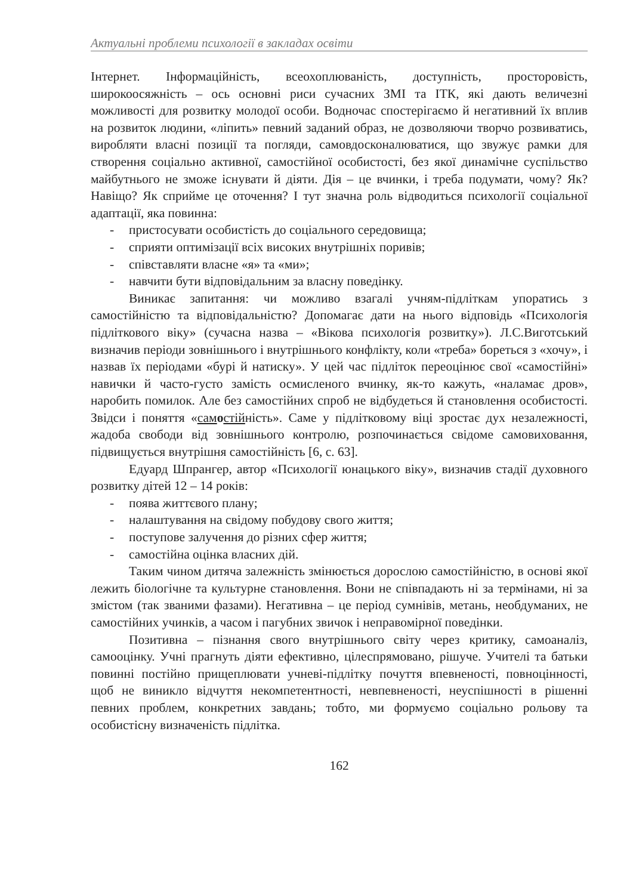Актуальні проблеми психології в закладах освіти
Інтернет. Інформаційність, всеохоплюваність, доступність, просторовість, широкоосяжність – ось основні риси сучасних ЗМІ та ІТК, які дають величезні можливості для розвитку молодої особи. Водночас спостерігаємо й негативний їх вплив на розвиток людини, «ліпить» певний заданий образ, не дозволяючи творчо розвиватись, виробляти власні позиції та погляди, самовдосконалюватися, що звужує рамки для створення соціально активної, самостійної особистості, без якої динамічне суспільство майбутнього не зможе існувати й діяти. Дія – це вчинки, і треба подумати, чому? Як? Навіщо? Як сприйме це оточення? І тут значна роль відводиться психології соціальної адаптації, яка повинна:
- пристосувати особистість до соціального середовища;
- сприяти оптимізації всіх високих внутрішніх поривів;
- співставляти власне «я» та «ми»;
- навчити бути відповідальним за власну поведінку.
Виникає запитання: чи можливо взагалі учням-підліткам упоратись з самостійністю та відповідальністю? Допомагає дати на нього відповідь «Психологія підліткового віку» (сучасна назва – «Вікова психологія розвитку»). Л.С.Виготський визначив періоди зовнішнього і внутрішнього конфлікту, коли «треба» бореться з «хочу», і назвав їх періодами «бурі й натиску». У цей час підліток переоцінює свої «самостійні» навички й часто-густо замість осмисленого вчинку, як-то кажуть, «наламає дров», наробить помилок. Але без самостійних спроб не відбудеться й становлення особистості. Звідси і поняття «сам остійність». Саме у підлітковому віці зростає дух незалежності, жадоба свободи від зовнішнього контролю, розпочинається свідоме самовиховання, підвищується внутрішня самостійність [6, с. 63].
Едуард Шпрангер, автор «Психології юнацького віку», визначив стадії духовного розвитку дітей 12 – 14 років:
- поява життєвого плану;
- налаштування на свідому побудову свого життя;
- поступове залучення до різних сфер життя;
- самостійна оцінка власних дій.
Таким чином дитяча залежність змінюється дорослою самостійністю, в основі якої лежить біологічне та культурне становлення. Вони не співпадають ні за термінами, ні за змістом (так званими фазами). Негативна – це період сумнівів, метань, необдуманих, не самостійних учинків, а часом і пагубних звичок і неправомірної поведінки.
Позитивна – пізнання свого внутрішнього світу через критику, самоаналіз, самооцінку. Учні прагнуть діяти ефективно, цілеспрямовано, рішуче. Учителі та батьки повинні постійно прищеплювати учневі-підлітку почуття впевненості, повноцінності, щоб не виникло відчуття некомпетентності, невпевненості, неуспішності в рішенні певних проблем, конкретних завдань; тобто, ми формуємо соціально рольову та особистісну визначеність підлітка.
162